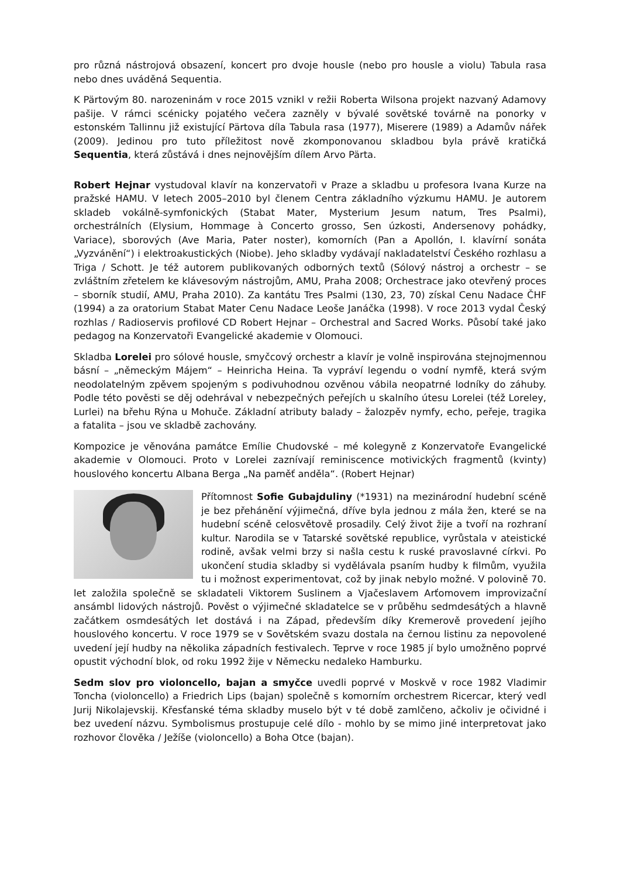pro různá nástrojová obsazení, koncert pro dvoje housle (nebo pro housle a violu) Tabula rasa nebo dnes uváděná Sequentia.
K Pärtovým 80. narozeninám v roce 2015 vznikl v režii Roberta Wilsona projekt nazvaný Adamovy pašije. V rámci scénicky pojatého večera zazněly v bývalé sovětské továrně na ponorky v estonském Tallinnu již existující Pärtova díla Tabula rasa (1977), Miserere (1989) a Adamův nářek (2009). Jedinou pro tuto příležitost nově zkomponovanou skladbou byla právě kratičká Sequentia, která zůstává i dnes nejnovějším dílem Arvo Pärta.
Robert Hejnar vystudoval klavír na konzervatoři v Praze a skladbu u profesora Ivana Kurze na pražské HAMU. V letech 2005–2010 byl členem Centra základního výzkumu HAMU. Je autorem skladeb vokálně-symfonických (Stabat Mater, Mysterium Jesum natum, Tres Psalmi), orchestrálních (Elysium, Hommage à Concerto grosso, Sen úzkosti, Andersenovy pohádky, Variace), sborových (Ave Maria, Pater noster), komorních (Pan a Apollón, I. klavírní sonáta „Vyzvánění“) i elektroakustických (Niobe). Jeho skladby vydávají nakladatelství Českého rozhlasu a Triga / Schott. Je též autorem publikovaných odborných textů (Sólový nástroj a orchestr – se zvláštním zřetelem ke klávesovým nástrojům, AMU, Praha 2008; Orchestrace jako otevřený proces – sborník studií, AMU, Praha 2010). Za kantátu Tres Psalmi (130, 23, 70) získal Cenu Nadace ČHF (1994) a za oratorium Stabat Mater Cenu Nadace Leoše Janáčka (1998). V roce 2013 vydal Český rozhlas / Radioservis profilové CD Robert Hejnar – Orchestral and Sacred Works. Působí také jako pedagog na Konzervatoři Evangelické akademie v Olomouci.
Skladba Lorelei pro sólové housle, smyčcový orchestr a klavír je volně inspirována stejnojmennou básní – „německým Májem“ – Heinricha Heina. Ta vypráví legendu o vodní nymfě, která svým neodolatelným zpěvem spojeným s podivuhodnou ozvěnou vábila neopatrné lodníky do záhuby. Podle této pověsti se děj odehrával v nebezpečných peřejích u skalního útesu Lorelei (též Loreley, Lurlei) na břehu Rýna u Mohuče. Základní atributy balady – žalozpěv nymfy, echo, peřeje, tragika a fatalita – jsou ve skladbě zachovány.
Kompozice je věnována památce Emílie Chudovské – mé kolegyně z Konzervatoře Evangelické akademie v Olomouci. Proto v Lorelei zaznívají reminiscence motivických fragmentů (kvinty) houslového koncertu Albana Berga „Na paměť anděla“. (Robert Hejnar)
Přítomnost Sofie Gubajduliny (*1931) na mezinárodní hudební scéně je bez přehánění výjimečná, dříve byla jednou z mála žen, které se na hudební scéně celosvětově prosadily. Celý život žije a tvoří na rozhraní kultur. Narodila se v Tatarské sovětské republice, vyrůstala v ateistické rodině, avšak velmi brzy si našla cestu k ruské pravoslavné církvi. Po ukončení studia skladby si vydělávala psaním hudby k filmům, využila tu i možnost experimentovat, což by jinak nebylo možné. V polovině 70. let založila společně se skladateli Viktorem Suslinem a Vjačeslavem Arťomovem improvizační ansámbl lidových nástrojů. Pověst o výjimečné skladatelce se v průběhu sedmdesátých a hlavně začátkem osmdesátých let dostává i na Západ, především díky Kremerově provedení jejího houslového koncertu. V roce 1979 se v Sovětském svazu dostala na černou listinu za nepovolené uvedení její hudby na několika západních festivalech. Teprve v roce 1985 jí bylo umožněno poprvé opustit východní blok, od roku 1992 žije v Německu nedaleko Hamburku.
Sedm slov pro violoncello, bajan a smyčce uvedli poprvé v Moskvě v roce 1982 Vladimir Toncha (violoncello) a Friedrich Lips (bajan) společně s komorním orchestrem Ricercar, který vedl Jurij Nikolajevskij. Křesťanské téma skladby muselo být v té době zamlčeno, ačkoliv je očividné i bez uvedení názvu. Symbolismus prostupuje celé dílo - mohlo by se mimo jiné interpretovat jako rozhovor člověka / Ježíše (violoncello) a Boha Otce (bajan).